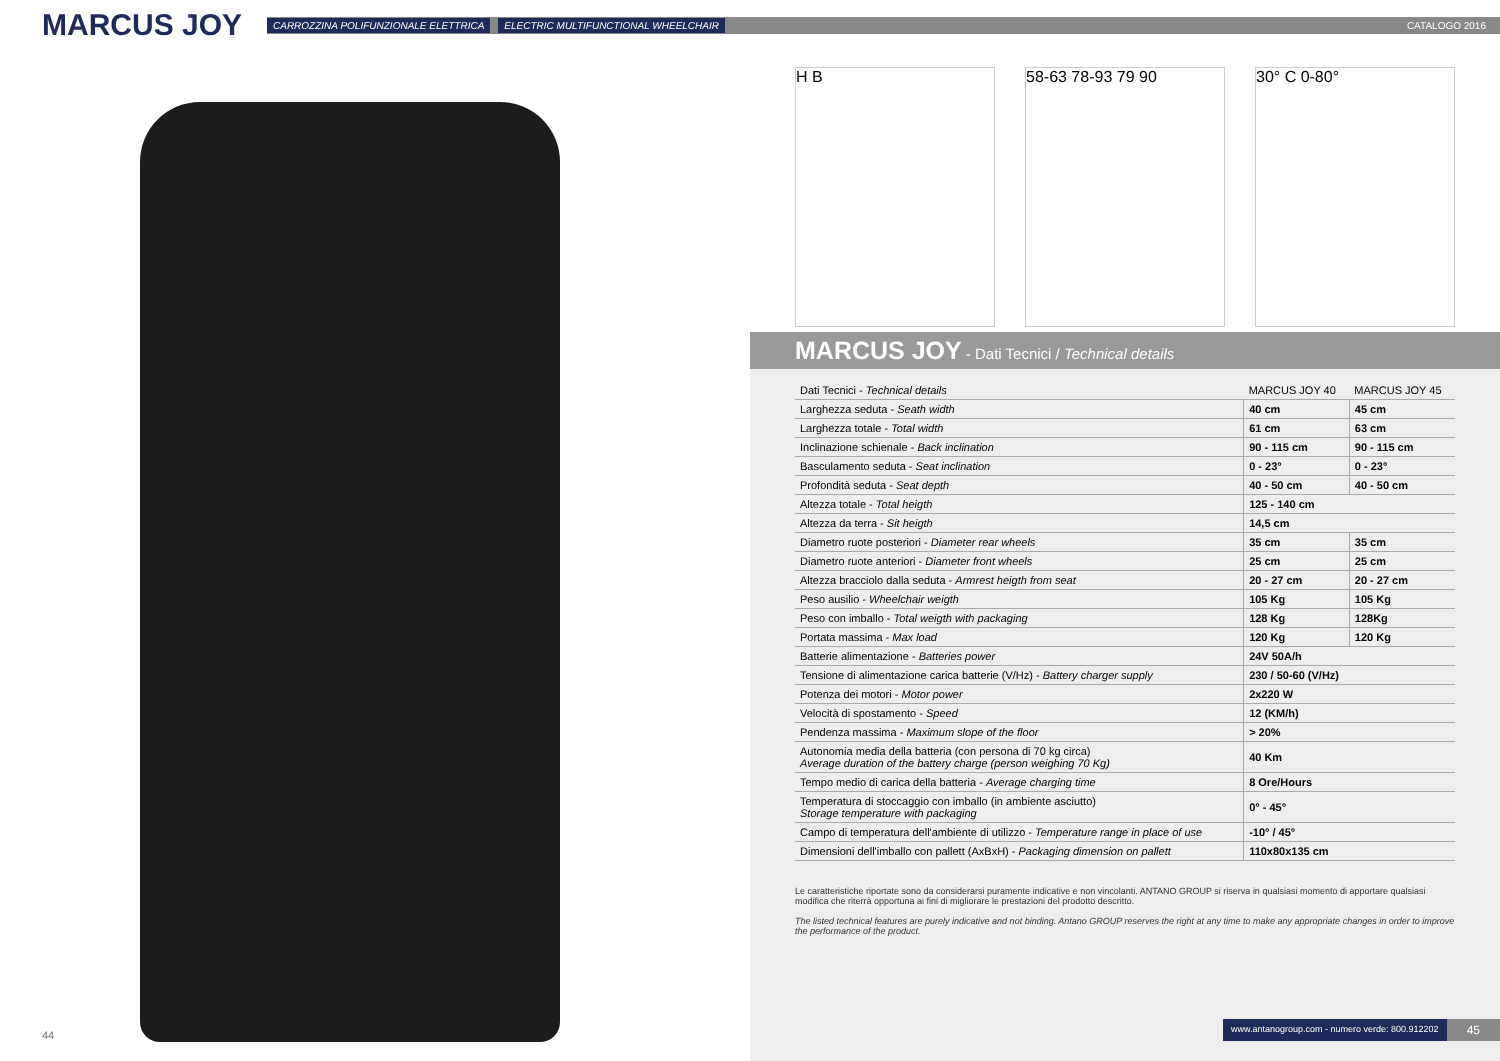MARCUS JOY
CARROZZINA POLIFUNZIONALE ELETTRICA ELECTRIC MULTIFUNCTIONAL WHEELCHAIR CATALOGO 2016
44
H B 58-63 78-93 79 90 30° C 0-80°
MARCUS JOY - Dati Tecnici / Technical details
| Dati Tecnici - Technical details | MARCUS JOY 40 | MARCUS JOY 45 |
| --- | --- | --- |
| Larghezza seduta - Seath width | 40 cm | 45 cm |
| Larghezza totale - Total width | 61 cm | 63 cm |
| Inclinazione schienale - Back inclination | 90 - 115 cm | 90 - 115 cm |
| Basculamento seduta - Seat inclination | 0 - 23° | 0 - 23° |
| Profondità seduta - Seat depth | 40 - 50 cm | 40 - 50 cm |
| Altezza totale - Total heigth | 125 - 140 cm | |
| Altezza da terra - Sit heigth | 14,5 cm | |
| Diametro ruote posteriori - Diameter rear wheels | 35 cm | 35 cm |
| Diametro ruote anteriori - Diameter front wheels | 25 cm | 25 cm |
| Altezza bracciolo dalla seduta - Armrest heigth from seat | 20 - 27 cm | 20 - 27 cm |
| Peso ausilio - Wheelchair weigth | 105 Kg | 105 Kg |
| Peso con imballo - Total weigth with packaging | 128 Kg | 128Kg |
| Portata massima - Max load | 120 Kg | 120 Kg |
| Batterie alimentazione - Batteries power | 24V 50A/h | |
| Tensione di alimentazione carica batterie (V/Hz) - Battery charger supply | 230 / 50-60 (V/Hz) | |
| Potenza dei motori - Motor power | 2x220 W | |
| Velocità di spostamento - Speed | 12 (KM/h) | |
| Pendenza massima - Maximum slope of the floor | > 20% | |
| Autonomia media della batteria (con persona di 70 kg circa) Average duration of the battery charge (person weighing 70 Kg) | 40 Km | |
| Tempo medio di carica della batteria - Average charging time | 8 Ore/Hours | |
| Temperatura di stoccaggio con imballo (in ambiente asciutto) Storage temperature with packaging | 0° - 45° | |
| Campo di temperatura dell'ambiente di utilizzo - Temperature range in place of use | -10° / 45° | |
| Dimensioni dell'imballo con pallett (AxBxH) - Packaging dimension on pallett | 110x80x135 cm | |
Le caratteristiche riportate sono da considerarsi puramente indicative e non vincolanti. ANTANO GROUP si riserva in qualsiasi momento di apportare qualsiasi modifica che riterrà opportuna ai fini di migliorare le prestazioni del prodotto descritto.
The listed technical features are purely indicative and not binding. Antano GROUP reserves the right at any time to make any appropriate changes in order to improve the performance of the product.
www.antanogroup.com - numero verde: 800.912202 45